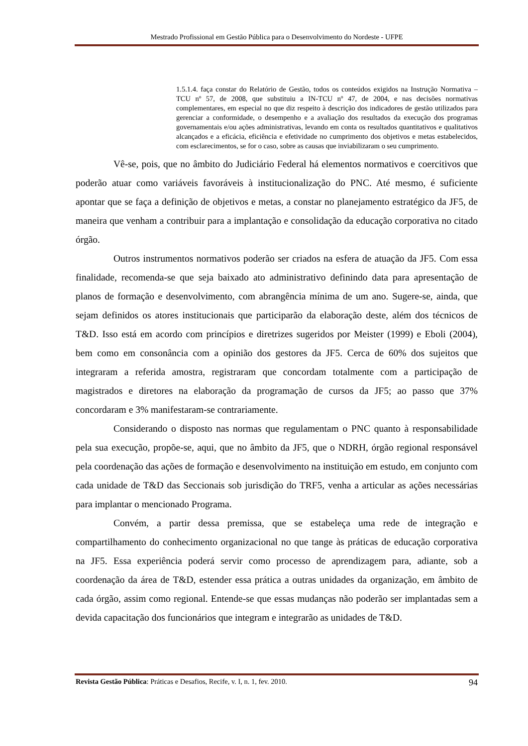Mestrado Profissional em Gestão Pública para o Desenvolvimento do Nordeste - UFPE
1.5.1.4. faça constar do Relatório de Gestão, todos os conteúdos exigidos na Instrução Normativa – TCU nº 57, de 2008, que substituiu a IN-TCU nº 47, de 2004, e nas decisões normativas complementares, em especial no que diz respeito à descrição dos indicadores de gestão utilizados para gerenciar a conformidade, o desempenho e a avaliação dos resultados da execução dos programas governamentais e/ou ações administrativas, levando em conta os resultados quantitativos e qualitativos alcançados e a eficácia, eficiência e efetividade no cumprimento dos objetivos e metas estabelecidos, com esclarecimentos, se for o caso, sobre as causas que inviabilizaram o seu cumprimento.
Vê-se, pois, que no âmbito do Judiciário Federal há elementos normativos e coercitivos que poderão atuar como variáveis favoráveis à institucionalização do PNC. Até mesmo, é suficiente apontar que se faça a definição de objetivos e metas, a constar no planejamento estratégico da JF5, de maneira que venham a contribuir para a implantação e consolidação da educação corporativa no citado órgão.
Outros instrumentos normativos poderão ser criados na esfera de atuação da JF5. Com essa finalidade, recomenda-se que seja baixado ato administrativo definindo data para apresentação de planos de formação e desenvolvimento, com abrangência mínima de um ano. Sugere-se, ainda, que sejam definidos os atores institucionais que participarão da elaboração deste, além dos técnicos de T&D. Isso está em acordo com princípios e diretrizes sugeridos por Meister (1999) e Eboli (2004), bem como em consonância com a opinião dos gestores da JF5. Cerca de 60% dos sujeitos que integraram a referida amostra, registraram que concordam totalmente com a participação de magistrados e diretores na elaboração da programação de cursos da JF5; ao passo que 37% concordaram e 3% manifestaram-se contrariamente.
Considerando o disposto nas normas que regulamentam o PNC quanto à responsabilidade pela sua execução, propõe-se, aqui, que no âmbito da JF5, que o NDRH, órgão regional responsável pela coordenação das ações de formação e desenvolvimento na instituição em estudo, em conjunto com cada unidade de T&D das Seccionais sob jurisdição do TRF5, venha a articular as ações necessárias para implantar o mencionado Programa.
Convém, a partir dessa premissa, que se estabeleça uma rede de integração e compartilhamento do conhecimento organizacional no que tange às práticas de educação corporativa na JF5. Essa experiência poderá servir como processo de aprendizagem para, adiante, sob a coordenação da área de T&D, estender essa prática a outras unidades da organização, em âmbito de cada órgão, assim como regional. Entende-se que essas mudanças não poderão ser implantadas sem a devida capacitação dos funcionários que integram e integrarão as unidades de T&D.
Revista Gestão Pública: Práticas e Desafios, Recife, v. I, n. 1, fev. 2010. 94